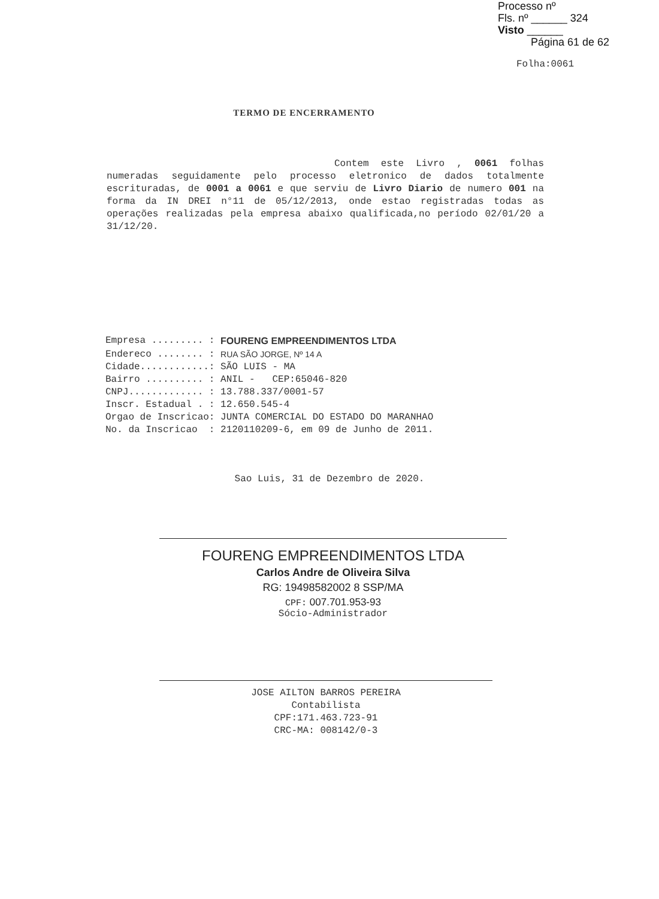Processo nº
Fls. nº ______ 324
Visto ______
Página 61 de 62
Folha:0061
TERMO DE ENCERRAMENTO
Contem este Livro , 0061 folhas numeradas seguidamente pelo processo eletronico de dados totalmente escrituradas, de 0001 a 0061 e que serviu de Livro Diario de numero 001 na forma da IN DREI n°11 de 05/12/2013, onde estao registradas todas as operações realizadas pela empresa abaixo qualificada,no período 02/01/20 a 31/12/20.
| Empresa ......... : | FOURENG EMPREENDIMENTOS LTDA |
| Endereco ........ : | RUA SÃO JORGE, Nº 14 A |
| Cidade............: | SÃO LUIS - MA |
| Bairro .......... : | ANIL - CEP:65046-820 |
| CNPJ............. : | 13.788.337/0001-57 |
| Inscr. Estadual . : | 12.650.545-4 |
| Orgao de Inscricao: | JUNTA COMERCIAL DO ESTADO DO MARANHAO |
| No. da Inscricao : | 2120110209-6, em 09 de Junho de 2011. |
Sao Luis, 31 de Dezembro de 2020.
FOURENG EMPREENDIMENTOS LTDA
Carlos Andre de Oliveira Silva
RG: 19498582002 8 SSP/MA
CPF: 007.701.953-93
Sócio-Administrador
JOSE AILTON BARROS PEREIRA
Contabilista
CPF:171.463.723-91
CRC-MA: 008142/0-3